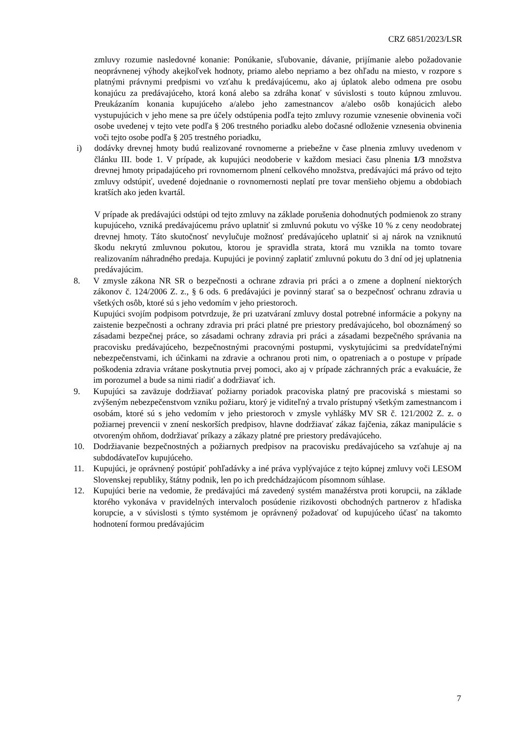CRZ 6851/2023/LSR
zmluvy rozumie nasledovné konanie: Ponúkanie, sľubovanie, dávanie, prijímanie alebo požadovanie neoprávnenej výhody akejkoľvek hodnoty, priamo alebo nepriamo a bez ohľadu na miesto, v rozpore s platnými právnymi predpismi vo vzťahu k predávajúcemu, ako aj úplatok alebo odmena pre osobu konajúcu za predávajúceho, ktorá koná alebo sa zdráha konať v súvislosti s touto kúpnou zmluvou. Preukázaním konania kupujúceho a/alebo jeho zamestnancov a/alebo osôb konajúcich alebo vystupujúcich v jeho mene sa pre účely odstúpenia podľa tejto zmluvy rozumie vznesenie obvinenia voči osobe uvedenej v tejto vete podľa § 206 trestného poriadku alebo dočasné odloženie vznesenia obvinenia voči tejto osobe podľa § 205 trestného poriadku,
i) dodávky drevnej hmoty budú realizované rovnomerne a priebežne v čase plnenia zmluvy uvedenom v článku III. bode 1. V prípade, ak kupujúci neodoberie v každom mesiaci času plnenia 1/3 množstva drevnej hmoty pripadajúceho pri rovnomernom plnení celkového množstva, predávajúci má právo od tejto zmluvy odstúpiť, uvedené dojednanie o rovnomernosti neplatí pre tovar menšieho objemu a obdobiach kratších ako jeden kvartál.
V prípade ak predávajúci odstúpi od tejto zmluvy na základe porušenia dohodnutých podmienok zo strany kupujúceho, vzniká predávajúcemu právo uplatniť si zmluvnú pokutu vo výške 10 % z ceny neodobratej drevnej hmoty. Táto skutočnosť nevylučuje možnosť predávajúceho uplatniť si aj nárok na vzniknutú škodu nekrytú zmluvnou pokutou, ktorou je spravidla strata, ktorá mu vznikla na tomto tovare realizovaním náhradného predaja. Kupujúci je povinný zaplatiť zmluvnú pokutu do 3 dní od jej uplatnenia predávajúcim.
8. V zmysle zákona NR SR o bezpečnosti a ochrane zdravia pri práci a o zmene a doplnení niektorých zákonov č. 124/2006 Z. z., § 6 ods. 6 predávajúci je povinný starať sa o bezpečnosť ochranu zdravia u všetkých osôb, ktoré sú s jeho vedomím v jeho priestoroch.
Kupujúci svojím podpisom potvrdzuje, že pri uzatváraní zmluvy dostal potrebné informácie a pokyny na zaistenie bezpečnosti a ochrany zdravia pri práci platné pre priestory predávajúceho, bol oboznámený so zásadami bezpečnej práce, so zásadami ochrany zdravia pri práci a zásadami bezpečného správania na pracovisku predávajúceho, bezpečnostnými pracovnými postupmi, vyskytujúcimi sa predvídateľnými nebezpečenstvami, ich účinkami na zdravie a ochranou proti nim, o opatreniach a o postupe v prípade poškodenia zdravia vrátane poskytnutia prvej pomoci, ako aj v prípade záchranných prác a evakuácie, že im porozumel a bude sa nimi riadiť a dodržiavať ich.
9. Kupujúci sa zaväzuje dodržiavať požiarny poriadok pracoviska platný pre pracoviská s miestami so zvýšeným nebezpečenstvom vzniku požiaru, ktorý je viditeľný a trvalo prístupný všetkým zamestnancom i osobám, ktoré sú s jeho vedomím v jeho priestoroch v zmysle vyhlášky MV SR č. 121/2002 Z. z. o požiarnej prevencii v znení neskorších predpisov, hlavne dodržiavať zákaz fajčenia, zákaz manipulácie s otvoreným ohňom, dodržiavať príkazy a zákazy platné pre priestory predávajúceho.
10. Dodržiavanie bezpečnostných a požiarnych predpisov na pracovisku predávajúceho sa vzťahuje aj na subdodávateľov kupujúceho.
11. Kupujúci, je oprávnený postúpiť pohľadávky a iné práva vyplývajúce z tejto kúpnej zmluvy voči LESOM Slovenskej republiky, štátny podnik, len po ich predchádzajúcom písomnom súhlase.
12. Kupujúci berie na vedomie, že predávajúci má zavedený systém manažérstva proti korupcii, na základe ktorého vykonáva v pravidelných intervaloch posúdenie rizikovosti obchodných partnerov z hľadiska korupcie, a v súvislosti s týmto systémom je oprávnený požadovať od kupujúceho účasť na takomto hodnotení formou predávajúcim
7